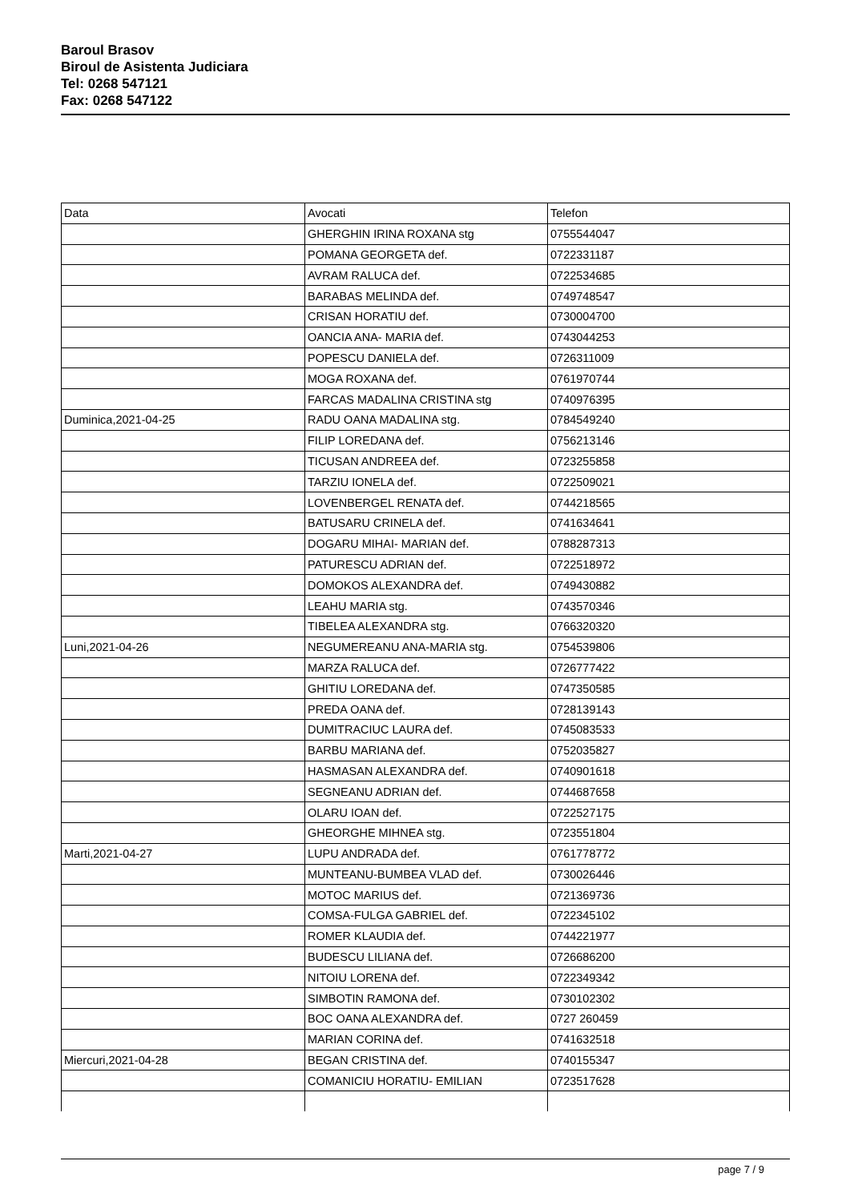Baroul Brasov
Biroul de Asistenta Judiciara
Tel: 0268 547121
Fax: 0268 547122
| Data | Avocati | Telefon |
| | GHERGHIN IRINA ROXANA stg | 0755544047 |
| | POMANA GEORGETA def. | 0722331187 |
| | AVRAM RALUCA def. | 0722534685 |
| | BARABAS MELINDA def. | 0749748547 |
| | CRISAN HORATIU def. | 0730004700 |
| | OANCIA ANA- MARIA def. | 0743044253 |
| | POPESCU DANIELA def. | 0726311009 |
| | MOGA ROXANA def. | 0761970744 |
| | FARCAS MADALINA CRISTINA stg | 0740976395 |
| Duminica,2021-04-25 | RADU OANA MADALINA stg. | 0784549240 |
| | FILIP LOREDANA def. | 0756213146 |
| | TICUSAN ANDREEA def. | 0723255858 |
| | TARZIU IONELA def. | 0722509021 |
| | LOVENBERGEL RENATA def. | 0744218565 |
| | BATUSARU CRINELA def. | 0741634641 |
| | DOGARU MIHAI- MARIAN def. | 0788287313 |
| | PATURESCU ADRIAN def. | 0722518972 |
| | DOMOKOS ALEXANDRA def. | 0749430882 |
| | LEAHU MARIA stg. | 0743570346 |
| | TIBELEA ALEXANDRA stg. | 0766320320 |
| Luni,2021-04-26 | NEGUMEREANU ANA-MARIA stg. | 0754539806 |
| | MARZA RALUCA def. | 0726777422 |
| | GHITIU LOREDANA def. | 0747350585 |
| | PREDA OANA def. | 0728139143 |
| | DUMITRACIUC LAURA def. | 0745083533 |
| | BARBU MARIANA def. | 0752035827 |
| | HASMASAN ALEXANDRA def. | 0740901618 |
| | SEGNEANU ADRIAN def. | 0744687658 |
| | OLARU IOAN def. | 0722527175 |
| | GHEORGHE MIHNEA stg. | 0723551804 |
| Marti,2021-04-27 | LUPU ANDRADA def. | 0761778772 |
| | MUNTEANU-BUMBEA VLAD def. | 0730026446 |
| | MOTOC MARIUS def. | 0721369736 |
| | COMSA-FULGA GABRIEL def. | 0722345102 |
| | ROMER KLAUDIA def. | 0744221977 |
| | BUDESCU LILIANA def. | 0726686200 |
| | NITOIU LORENA def. | 0722349342 |
| | SIMBOTIN RAMONA def. | 0730102302 |
| | BOC OANA ALEXANDRA def. | 0727 260459 |
| | MARIAN CORINA def. | 0741632518 |
| Miercuri,2021-04-28 | BEGAN CRISTINA def. | 0740155347 |
| | COMANICIU HORATIU- EMILIAN | 0723517628 |
page 7 / 9